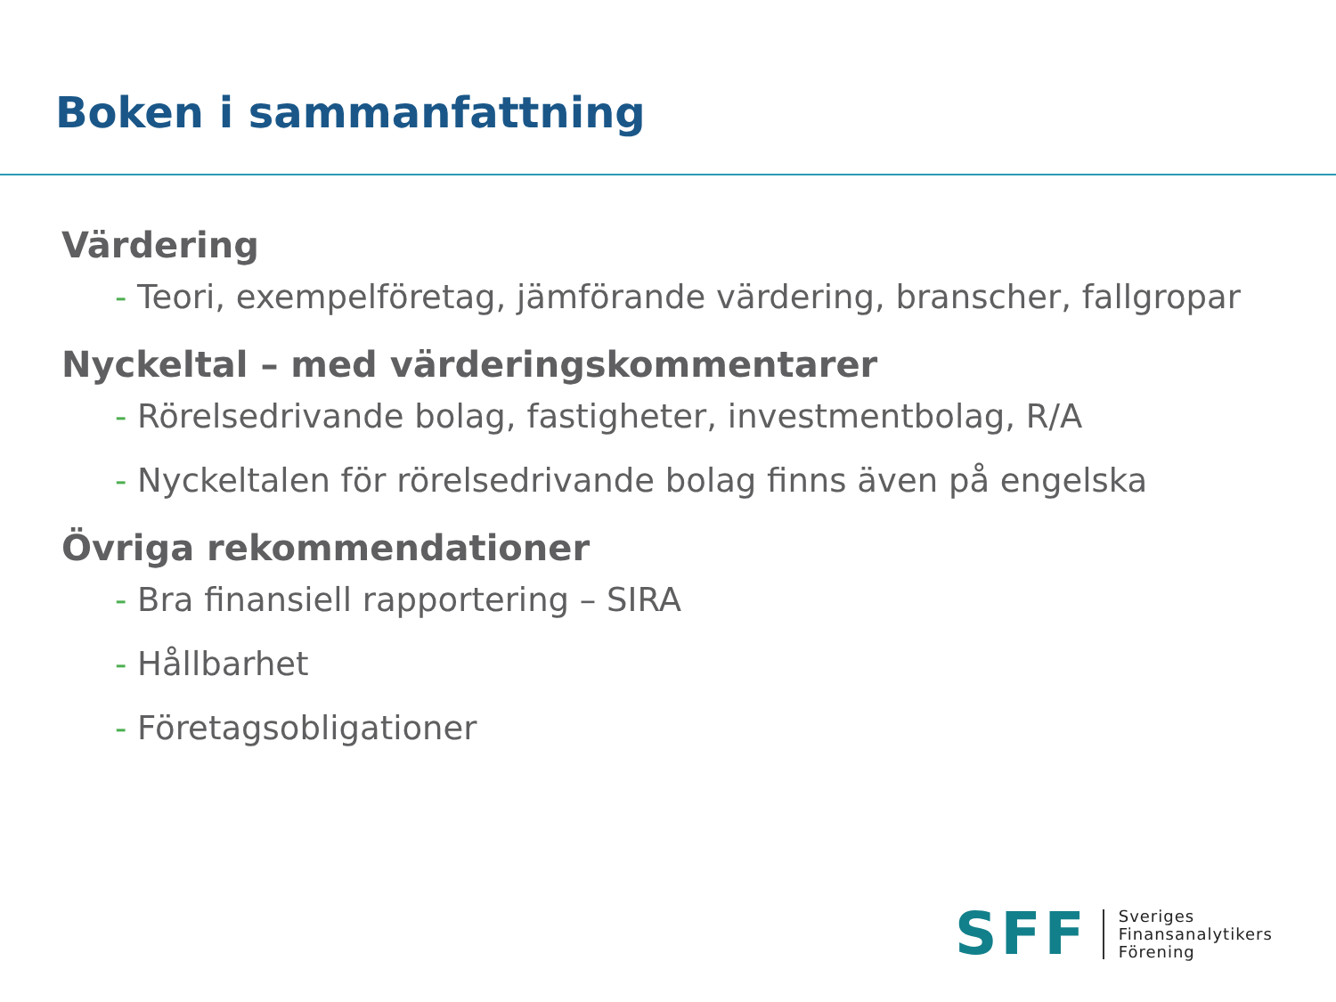Boken i sammanfattning
Värdering
- Teori, exempelföretag, jämförande värdering, branscher, fallgropar
Nyckeltal – med värderingskommentarer
- Rörelsedrivande bolag, fastigheter, investmentbolag, R/A
- Nyckeltalen för rörelsedrivande bolag finns även på engelska
Övriga rekommendationer
- Bra finansiell rapportering – SIRA
- Hållbarhet
- Företagsobligationer
SFF
Sveriges
Finansanalytikers
Förening